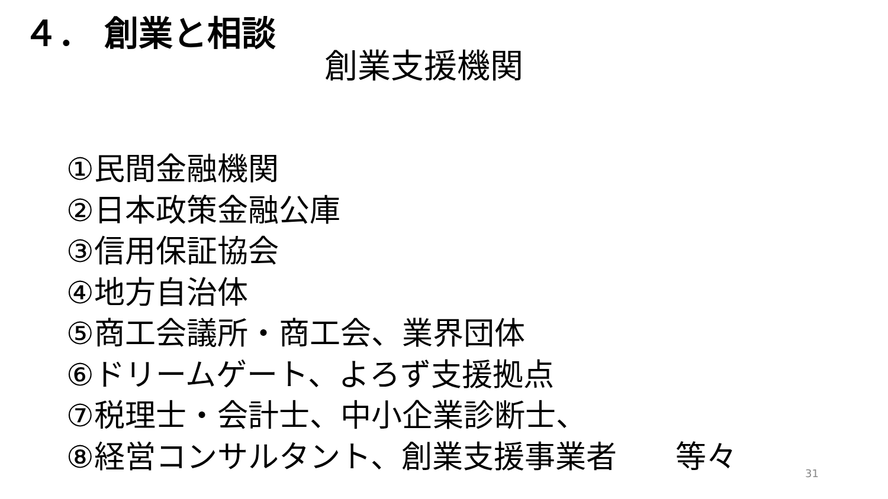４． 創業と相談
創業支援機関
①民間金融機関
②日本政策金融公庫
③信用保証協会
④地方自治体
⑤商工会議所・商工会、業界団体
⑥ドリームゲート、よろず支援拠点
⑦税理士・会計士、中小企業診断士、
⑧経営コンサルタント、創業支援事業者 等々
31